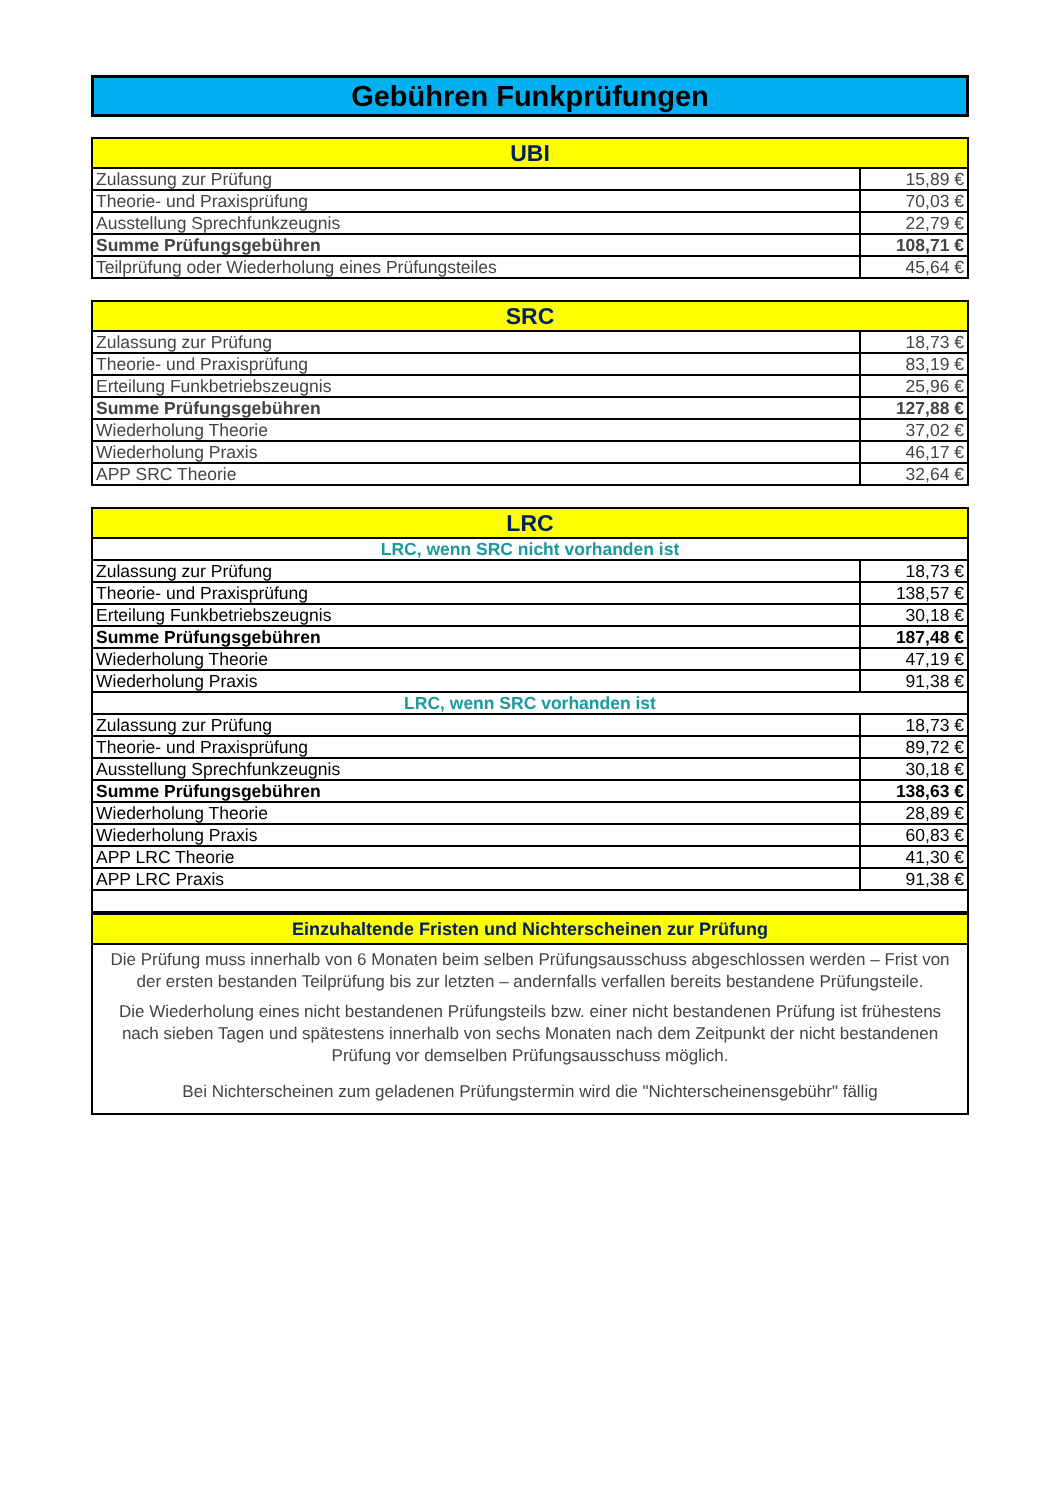Gebühren Funkprüfungen
| UBI | |
| --- | --- |
| Zulassung zur Prüfung | 15,89 € |
| Theorie- und Praxisprüfung | 70,03 € |
| Ausstellung Sprechfunkzeugnis | 22,79 € |
| Summe Prüfungsgebühren | 108,71 € |
| Teilprüfung oder Wiederholung eines Prüfungsteiles | 45,64 € |
| SRC | |
| --- | --- |
| Zulassung zur Prüfung | 18,73 € |
| Theorie- und Praxisprüfung | 83,19 € |
| Erteilung Funkbetriebszeugnis | 25,96 € |
| Summe Prüfungsgebühren | 127,88 € |
| Wiederholung Theorie | 37,02 € |
| Wiederholung Praxis | 46,17 € |
| APP SRC Theorie | 32,64 € |
| LRC | |
| --- | --- |
| LRC, wenn SRC nicht vorhanden ist | |
| Zulassung zur Prüfung | 18,73 € |
| Theorie- und Praxisprüfung | 138,57 € |
| Erteilung Funkbetriebszeugnis | 30,18 € |
| Summe Prüfungsgebühren | 187,48 € |
| Wiederholung Theorie | 47,19 € |
| Wiederholung Praxis | 91,38 € |
| LRC, wenn SRC vorhanden ist | |
| Zulassung zur Prüfung | 18,73 € |
| Theorie- und Praxisprüfung | 89,72 € |
| Ausstellung Sprechfunkzeugnis | 30,18 € |
| Summe Prüfungsgebühren | 138,63 € |
| Wiederholung Theorie | 28,89 € |
| Wiederholung Praxis | 60,83 € |
| APP LRC Theorie | 41,30 € |
| APP LRC Praxis | 91,38 € |
| Einzuhaltende Fristen und Nichterscheinen zur Prüfung |
| --- |
| Die Prüfung muss innerhalb von 6 Monaten beim selben Prüfungsausschuss abgeschlossen werden – Frist von der ersten bestanden Teilprüfung bis zur letzten – andernfalls verfallen bereits bestandene Prüfungsteile. |
| Die Wiederholung eines nicht bestandenen Prüfungsteils bzw. einer nicht bestandenen Prüfung ist frühestens nach sieben Tagen und spätestens innerhalb von sechs Monaten nach dem Zeitpunkt der nicht bestandenen Prüfung vor demselben Prüfungsausschuss möglich. |
| Bei Nichterscheinen zum geladenen Prüfungstermin wird die "Nichterscheinensgebühr" fällig |